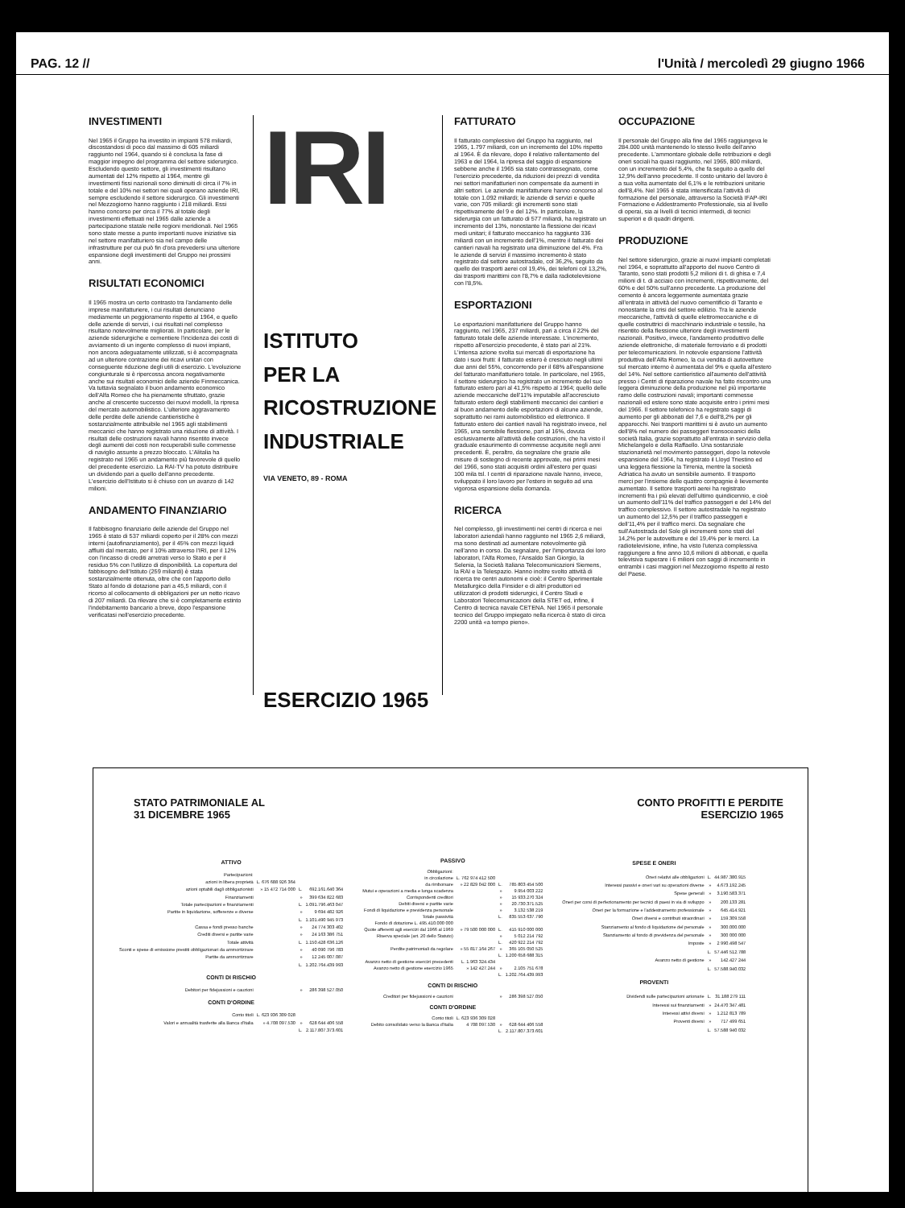PAG. 12 // l'Unità / mercoledì 29 giugno 1966
INVESTIMENTI
Nel 1965 il Gruppo ha investito in impianti 578 miliardi, discostandosi di poco dal massimo di 605 miliardi raggiunto nel 1964, quando si è conclusa la fase di maggior impegno del programma del settore siderurgico. Escludendo questo settore, gli investimenti risultano aumentati del 12% rispetto al 1964, mentre gli investimenti fissi nazionali sono diminuiti di circa il 7% in totale e del 10% nei settori nei quali operano aziende IRI, sempre escludendo il settore siderurgico. Gli investimenti nel Mezzogiorno hanno raggiunto i 218 miliardi. Essi hanno concorso per circa il 77% al totale degli investimenti effettuati nel 1965 dalle aziende a partecipazione statale nelle regioni meridionali. Nel 1965 sono state messe a punto importanti nuove iniziative sia nel settore manifatturiero sia nel campo delle infrastrutture per cui può fin d'ora prevedersi una ulteriore espansione degli investimenti del Gruppo nei prossimi anni.
RISULTATI ECONOMICI
Il 1965 mostra un certo contrasto tra l'andamento delle imprese manifatturiere, i cui risultati denunciano mediamente un peggioramento rispetto al 1964, e quello delle aziende di servizi, i cui risultati nel complesso risultano notevolmente migliorati. In particolare, per le aziende siderurgiche e cementiere l'incidenza dei costi di avviamento di un ingente complesso di nuovi impianti, non ancora adeguatamente utilizzati, si è accompagnata ad un ulteriore contrazione dei ricavi unitari con conseguente riduzione degli utili di esercizio. L'evoluzione congiunturale si è ripercossa ancora negativamente anche sui risultati economici delle aziende Finmeccanica. Va tuttavia segnalato il buon andamento economico dell'Alfa Romeo che ha pienamente sfruttato, grazie anche al crescente successo dei nuovi modelli, la ripresa del mercato automobilistico. L'ulteriore aggravamento delle perdite delle aziende cantieristiche è sostanzialmente attribuibile nel 1965 agli stabilimenti meccanici che hanno registrato una riduzione di attività. I risultati delle costruzioni navali hanno risentito invece degli aumenti dei costi non recuperabili sulle commesse di naviglio assunte a prezzo bloccato. L'Alitalia ha registrato nel 1965 un andamento più favorevole di quello del precedente esercizio. La RAI-TV ha potuto distribuire un dividendo pari a quello dell'anno precedente. L'esercizio dell'Istituto si è chiuso con un avanzo di 142 milioni.
ANDAMENTO FINANZIARIO
Il fabbisogno finanziario delle aziende del Gruppo nel 1965 è stato di 537 miliardi coperto per il 28% con mezzi interni (autofinanziamento), per il 45% con mezzi liquidi affluiti dal mercato, per il 10% attraverso l'IRI, per il 12% con l'incasso di crediti arretrati verso lo Stato e per il residuo 5% con l'utilizzo di disponibilità. La copertura del fabbisogno dell'Istituto (259 miliardi) è stata sostanzialmente ottenuta, oltre che con l'apporto dello Stato al fondo di dotazione pari a 45,5 miliardi, con il ricorso al collocamento di obbligazioni per un netto ricavo di 207 miliardi. Da rilevare che si è completamente estinto l'indebitamento bancario a breve, dopo l'espansione verificatasi nell'esercizio precedente.
IRI
ISTITUTO
PER LA
RICOSTRUZIONE
INDUSTRIALE
VIA VENETO, 89 - ROMA
ESERCIZIO 1965
FATTURATO
Il fatturato complessivo del Gruppo ha raggiunto, nel 1965, 1.797 miliardi, con un incremento del 10% rispetto al 1964. È da rilevare, dopo il relativo rallentamento del 1963 e del 1964, la ripresa del saggio di espansione sebbene anche il 1965 sia stato contrassegnato, come l'esercizio precedente, da riduzioni dei prezzi di vendita nei settori manifatturieri non compensate da aumenti in altri settori. Le aziende manifatturiere hanno concorso al totale con 1.092 miliardi; le aziende di servizi e quelle varie, con 705 miliardi: gli incrementi sono stati rispettivamente del 9 e del 12%. In particolare, la siderurgia con un fatturato di 577 miliardi, ha registrato un incremento del 13%, nonostante la flessione dei ricavi medi unitari; il fatturato meccanico ha raggiunto 336 miliardi con un incremento dell'1%, mentre il fatturato dei cantieri navali ha registrato una diminuzione del 4%. Fra le aziende di servizi il massimo incremento è stato registrato dal settore autostradale, col 36,2%, seguito da quello dei trasporti aerei col 19,4%, dei telefoni col 13,2%, dai trasporti marittimi con l'8,7% e dalla radiotelevisione con l'8,5%.
ESPORTAZIONI
Le esportazioni manifatturiere del Gruppo hanno raggiunto, nel 1965, 237 miliardi, pari a circa il 22% del fatturato totale delle aziende interessate. L'incremento, rispetto all'esercizio precedente, è stato pari al 21%. L'intensa azione svolta sui mercati di esportazione ha dato i suoi frutti: il fatturato estero è cresciuto negli ultimi due anni del 55%, concorrendo per il 68% all'espansione del fatturato manifatturiero totale. In particolare, nel 1965, il settore siderurgico ha registrato un incremento del suo fatturato estero pari al 41,5% rispetto al 1964; quello delle aziende meccaniche dell'11% imputabile all'accresciuto fatturato estero degli stabilimenti meccanici dei cantieri e al buon andamento delle esportazioni di alcune aziende, soprattutto nei rami automobilistico ed elettronico. Il fatturato estero dei cantieri navali ha registrato invece, nel 1965, una sensibile flessione, pari al 16%, dovuta esclusivamente all'attività delle costruzioni, che ha visto il graduale esaurimento di commesse acquisite negli anni precedenti. È, peraltro, da segnalare che grazie alle misure di sostegno di recente approvate, nei primi mesi del 1966, sono stati acquisiti ordini all'estero per quasi 100 mila tsl. I centri di riparazione navale hanno, invece, sviluppato il loro lavoro per l'estero in seguito ad una vigorosa espansione della domanda.
RICERCA
Nel complesso, gli investimenti nei centri di ricerca e nei laboratori aziendali hanno raggiunto nel 1965 2,6 miliardi, ma sono destinati ad aumentare notevolmente già nell'anno in corso. Da segnalare, per l'importanza dei loro laboratori, l'Alfa Romeo, l'Ansaldo San Giorgio, la Selenia, la Società Italiana Telecomunicazioni Siemens, la RAI e la Telespazio. Hanno inoltre svolto attività di ricerca tre centri autonomi e cioè: il Centro Sperimentale Metallurgico della Finsider e di altri produttori ed utilizzatori di prodotti siderurgici, il Centro Studi e Laboratori Telecomunicazioni della STET ed, infine, il Centro di tecnica navale CETENA. Nel 1965 il personale tecnico del Gruppo impiegato nella ricerca è stato di circa 2200 unità «a tempo pieno».
OCCUPAZIONE
Il personale del Gruppo alla fine del 1965 raggiungeva le 284.000 unità mantenendo lo stesso livello dell'anno precedente. L'ammontare globale delle retribuzioni e degli oneri sociali ha quasi raggiunto, nel 1965, 800 miliardi, con un incremento del 5,4%, che fa seguito a quello del 12,9% dell'anno precedente. Il costo unitario del lavoro è a sua volta aumentato del 6,1% e le retribuzioni unitarie dell'8,4%. Nel 1965 è stata intensificata l'attività di formazione del personale, attraverso la Società IFAP-IRI Formazione e Addestramento Professionale, sia al livello di operai, sia ai livelli di tecnici intermedi, di tecnici superiori e di quadri dirigenti.
PRODUZIONE
Nel settore siderurgico, grazie ai nuovi impianti completati nel 1964, e soprattutto all'apporto del nuovo Centro di Taranto, sono stati prodotti 5,2 milioni di t. di ghisa e 7,4 milioni di t. di acciaio con incrementi, rispettivamente, del 60% e del 50% sull'anno precedente. La produzione del cemento è ancora leggermente aumentata grazie all'entrata in attività del nuovo cementificio di Taranto e nonostante la crisi del settore edilizio. Tra le aziende meccaniche, l'attività di quelle elettromeccaniche e di quelle costruttrici di macchinario industriale e tessile, ha risentito della flessione ulteriore degli investimenti nazionali. Positivo, invece, l'andamento produttivo delle aziende elettroniche, di materiale ferroviario e di prodotti per telecomunicazioni. In notevole espansione l'attività produttiva dell'Alfa Romeo, la cui vendita di autovetture sul mercato interno è aumentata del 9% e quella all'estero del 14%. Nel settore cantieristico all'aumento dell'attività presso i Centri di riparazione navale ha fatto riscontro una leggera diminuzione della produzione nel più importante ramo delle costruzioni navali; importanti commesse nazionali ed estere sono state acquisite entro i primi mesi del 1966. Il settore telefonico ha registrato saggi di aumento per gli abbonati del 7,6 e dell'8,2% per gli apparecchi. Nei trasporti marittimi si è avuto un aumento dell'8% nel numero dei passeggeri transoceanici della società Italia, grazie soprattutto all'entrata in servizio della Michelangelo e della Raffaello. Una sostanziale stazionarietà nel movimento passeggeri, dopo la notevole espansione del 1964, ha registrato il Lloyd Triestino ed una leggera flessione la Tirrenia, mentre la società Adriatica ha avuto un sensibile aumento. Il trasporto merci per l'insieme delle quattro compagnie è lievemente aumentato. Il settore trasporti aerei ha registrato incrementi fra i più elevati dell'ultimo quindicennio, e cioè un aumento dell'11% del traffico passeggeri e del 14% del traffico complessivo. Il settore autostradale ha registrato un aumento del 12,5% per il traffico passeggeri e dell'11,4% per il traffico merci. Da segnalare che sull'Autostrada del Sole gli incrementi sono stati del 14,2% per le autovetture e del 19,4% per le merci. La radiotelevisione, infine, ha visto l'utenza complessiva raggiungere a fine anno 10,6 milioni di abbonati, e quella televisiva superare i 6 milioni con saggi di incremento in entrambi i casi maggiori nel Mezzogiorno rispetto al resto del Paese.
STATO PATRIMONIALE AL
31 DICEMBRE 1965 CONTO PROFITTI E PERDITE
ESERCIZIO 1965
| ATTIVO | | | |
| --- | --- | --- | --- |
| Partecipazioni: | | | |
| azioni in libera proprietà | L. 676 688 926 364 | | |
| azioni optabili dagli obbligazionisti | » 15 472 714 000 | L. | 692.161.640 364 |
| Finanziamenti | | » | 399 634 822 683 |
| Totale partecipazioni e finanziamenti | | L. | 1.091.796.463 047 |
| Partite in liquidazione, sofferenze e diverse | | » | 9 694 482 926 |
| | | L. | 1.101.490 945 973 |
| Cassa e fondi presso banche | | » | 24 774 303 402 |
| Crediti diversi e partite varie | | » | 24 163 386 751 |
| Totale attività | | L. | 1.150.428 636.126 |
| Sconti e spese di emissione prestiti obbligazionari da ammortizzare | | » | 40 090 796 783 |
| Partite da ammortizzare | | » | 12 245 007.087 |
| | | L. | 1.202.764.439 993 |
| CONTI DI RISCHIO | | | |
| Debitori per fidejussioni e cauzioni | | » | 286 398 527.050 |
| CONTI D'ORDINE | | | |
| Conto titoli | L. 623 936 309 028 | | |
| Valori e annualità trasferite alla Banca d'Italia | » 4.708 097.530 | » | 628 644 406 558 |
| | | L. | 2.117.807.373.601 |
| PASSIVO | | | |
| --- | --- | --- | --- |
| Obbligazioni: | | | |
| in circolazione | L. 762 974 412 500 | | |
| da rimborsare | » 22 829 042 000 | L. | 785 803 454 500 |
| Mutui e operazioni a media e lunga scadenza | | » | 9.954 003 222 |
| Corrispondenti creditori | | » | 15 933.270 324 |
| Debiti diversi e partite varie | | » | 20.730.371.525 |
| Fondi di liquidazione e previdenza personale | | » | 3.132 538 219 |
| Totale passività | | L. | 835 553 637.790 |
| Fondo di dotazione L. 495.410.000 000 | | | |
| Quote afferenti agli esercizi dal 1966 al 1969 | » 79 500 000 000 | L. | 415 910 000 000 |
| Riserva speciale (art. 20 dello Statuto) | | » | 5 012 214 792 |
| | | L. | 420 922 214 792 |
| Perdite patrimoniali da regolare | » 55 817.164 267 | » | 365 105 050 525 |
| | | L. | 1.200 658 688 315 |
| Avanzo netto di gestione esercizi precedenti | L. 1.963 324.434 | | |
| Avanzo netto di gestione esercizio 1965 | » 142 427.244 | » | 2.105 751 678 |
| | | L. | 1.202.764.439.993 |
| CONTI DI RISCHIO | | | |
| Creditori per fidejussioni e cauzioni | | » | 286 398 527.050 |
| CONTI D'ORDINE | | | |
| Conto titoli | L. 623 936 309 028 | | |
| Debito consolidato verso la Banca d'Italia | 4 708 097.530 | » | 628 644 406 558 |
| | | L. | 2.117.807.373.601 |
| SPESE E ONERI | | |
| --- | --- | --- |
| Oneri relativi alle obbligazioni | L. | 44.987.380.915 |
| Interessi passivi e oneri vari su operazioni diverse | » | 4.673.192.245 |
| Spese generali | » | 3.190.583.371 |
| Oneri per corsi di perfezionamento per tecnici di paesi in via di sviluppo | » | 200.133 281 |
| Oneri per la formazione e l'addestramento professionale | » | 645.414.921 |
| Oneri diversi e contributi straordinari | » | 159.309.558 |
| Stanziamento al fondo di liquidazione del personale | » | 300.000.000 |
| Stanziamento al fondo di previdenza del personale | » | 300 000 000 |
| Imposte | » | 2 990.498 547 |
| | L. | 57.446 512.788 |
| Avanzo netto di gestione | » | 142.427 244 |
| | L. | 57.588.940.032 |
| PROVENTI | | |
| Dividendi sulle partecipazioni azionarie | L. | 31.188 279 111 |
| Interessi sui finanziamenti | » | 24.470 347.481 |
| Interessi attivi diversi | » | 1.212 813 789 |
| Proventi diversi | » | 717 499 651 |
| | L. | 57.588 940 032 |